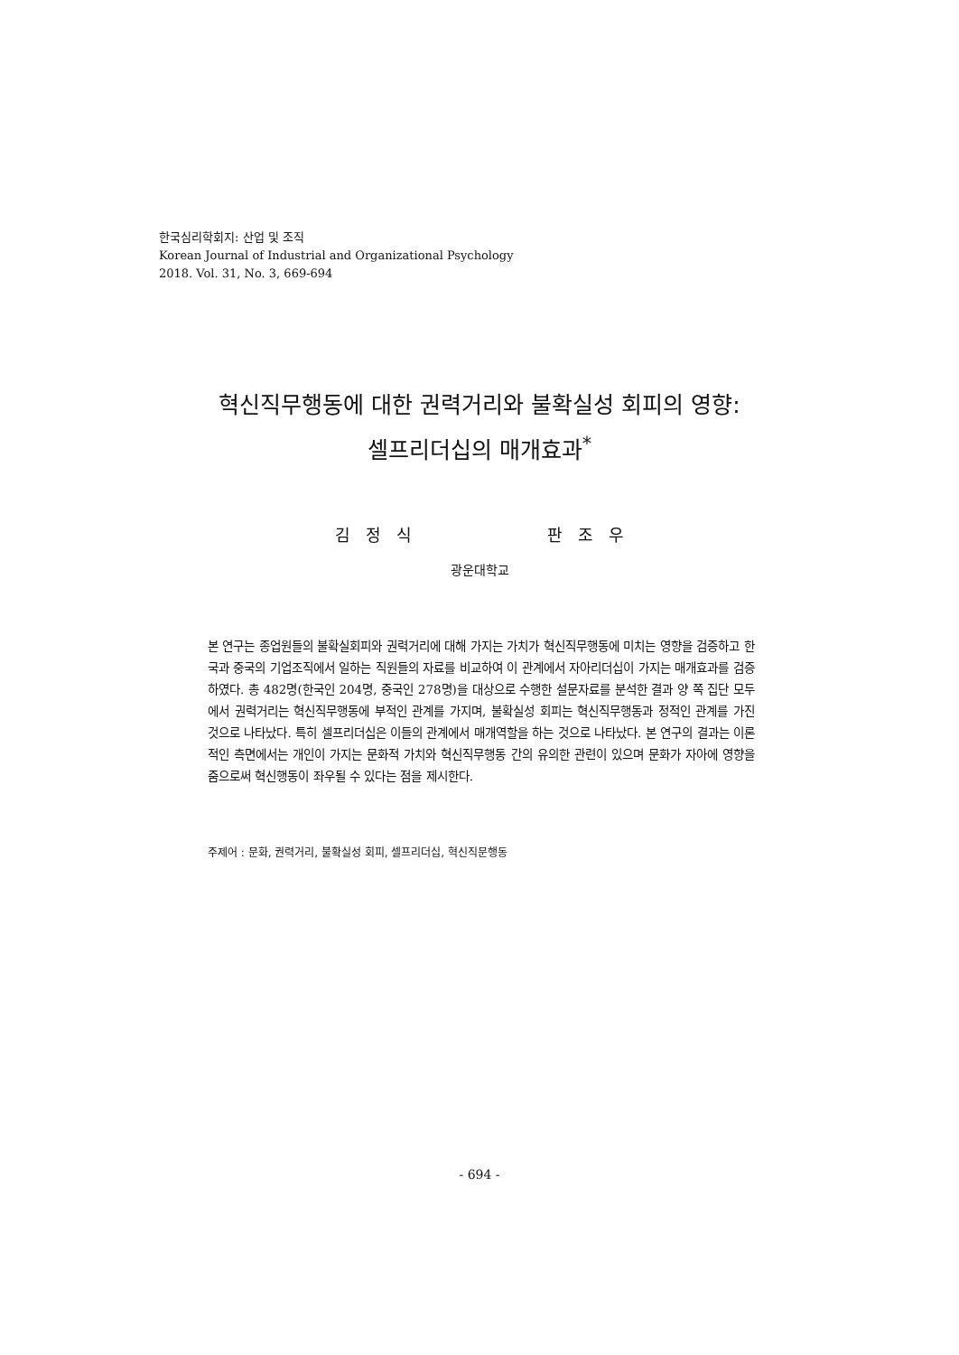한국심리학회지: 산업 및 조직
Korean Journal of Industrial and Organizational Psychology
2018. Vol. 31, No. 3, 669-694
혁신직무행동에 대한 권력거리와 불확실성 회피의 영향:
셀프리더십의 매개효과<sup>*</sup>
김 정 식 판 조 우
광운대학교
본 연구는 종업원들의 불확실회피와 권력거리에 대해 가지는 가치가 혁신직무행동에 미치는 영향을 검증하고 한국과 중국의 기업조직에서 일하는 직원들의 자료를 비교하여 이 관계에서 자아리더십이 가지는 매개효과를 검증하였다. 총 482명(한국인 204명, 중국인 278명)을 대상으로 수행한 설문자료를 분석한 결과 양 쪽 집단 모두에서 권력거리는 혁신직무행동에 부적인 관계를 가지며, 불확실성 회피는 혁신직무행동과 정적인 관계를 가진 것으로 나타났다. 특히 셀프리더십은 이들의 관계에서 매개역할을 하는 것으로 나타났다. 본 연구의 결과는 이론적인 측면에서는 개인이 가지는 문화적 가치와 혁신직무행동 간의 유의한 관련이 있으며 문화가 자아에 영향을 줌으로써 혁신행동이 좌우될 수 있다는 점을 제시한다.
주제어 : 문화, 권력거리, 불확실성 회피, 셀프리더십, 혁신직문행동
- 694 -